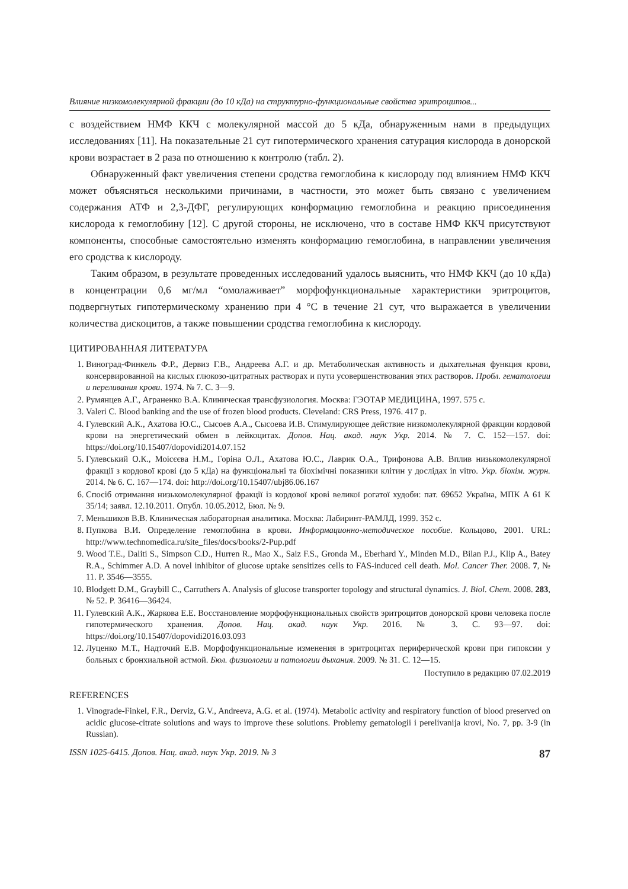Влияние низкомолекулярной фракции (до 10 кДа) на структурно-функциональные свойства эритроцитов...
с воздействием НМФ ККЧ с молекулярной массой до 5 кДа, обнаруженным нами в предыдущих исследованиях [11]. На показательные 21 сут гипотермического хранения сатурация кислорода в донорской крови возрастает в 2 раза по отношению к контролю (табл. 2).
Обнаруженный факт увеличения степени сродства гемоглобина к кислороду под влиянием НМФ ККЧ может объясняться несколькими причинами, в частности, это может быть связано с увеличением содержания АТФ и 2,3-ДФГ, регулирующих конформацию гемоглобина и реакцию присоединения кислорода к гемоглобину [12]. С другой стороны, не исключено, что в составе НМФ ККЧ присутствуют компоненты, способные самостоятельно изменять конформацию гемоглобина, в направлении увеличения его сродства к кислороду.
Таким образом, в результате проведенных исследований удалось выяснить, что НМФ ККЧ (до 10 кДа) в концентрации 0,6 мг/мл “омолаживает” морфофункциональные характеристики эритроцитов, подвергнутых гипотермическому хранению при 4 °С в течение 21 сут, что выражается в увеличении количества дискоцитов, а также повышении сродства гемоглобина к кислороду.
ЦИТИРОВАННАЯ ЛИТЕРАТУРА
1. Виноград-Финкель Ф.Р., Дервиз Г.В., Андреева А.Г. и др. Метаболическая активность и дыхательная функция крови, консервированной на кислых глюкозо-цитратных растворах и пути усовершенствования этих растворов. Пробл. гематологии и переливания крови. 1974. № 7. С. 3—9.
2. Румянцев А.Г., Аграненко В.А. Клиническая трансфузиология. Москва: ГЭОТАР МЕДИЦИНА, 1997. 575 с.
3. Valeri C. Blood banking and the use of frozen blood products. Cleveland: CRS Press, 1976. 417 p.
4. Гулевский А.К., Ахатова Ю.С., Сысоев А.А., Сысоева И.В. Стимулирующее действие низкомолекулярной фракции кордовой крови на энергетический обмен в лейкоцитах. Допов. Нац. акад. наук Укр. 2014. № 7. С. 152—157. doi: https://doi.org/10.15407/dopovidi2014.07.152
5. Гулевський О.К., Моісєєва Н.М., Горіна О.Л., Ахатова Ю.С., Лаврик О.А., Трифонова А.В. Вплив низькомолекулярної фракції з кордової крові (до 5 кДа) на функціональні та біохімічні показники клітин у дослідах in vitro. Укр. біохім. журн. 2014. № 6. С. 167—174. doi: http://doi.org/10.15407/ubj86.06.167
6. Спосіб отримання низькомолекулярної фракції із кордової крові великої рогатої худоби: пат. 69652 Україна, МПК А 61 К 35/14; заявл. 12.10.2011. Опубл. 10.05.2012, Бюл. № 9.
7. Меньшиков В.В. Клиническая лабораторная аналитика. Москва: Лабиринт-РАМЛД, 1999. 352 с.
8. Пупкова В.И. Определение гемоглобина в крови. Информационно-методическое пособие. Кольцово, 2001. URL: http://www.technomedica.ru/site_files/docs/books/2-Pup.pdf
9. Wood T.E., Daliti S., Simpson C.D., Hurren R., Mao X., Saiz F.S., Gronda M., Eberhard Y., Minden M.D., Bilan P.J., Klip A., Batey R.A., Schimmer A.D. A novel inhibitor of glucose uptake sensitizes cells to FAS-induced cell death. Mol. Cancer Ther. 2008. 7, № 11. P. 3546—3555.
10. Blodgett D.M., Graybill C., Carruthers A. Analysis of glucose transporter topology and structural dynamics. J. Biol. Chem. 2008. 283, № 52. P. 36416—36424.
11. Гулевский А.К., Жаркова Е.Е. Восстановление морфофункциональных свойств эритроцитов донорской крови человека после гипотермического хранения. Допов. Нац. акад. наук Укр. 2016. № 3. С. 93—97. doi: https://doi.org/10.15407/dopovidi2016.03.093
12. Луценко М.Т., Надточий Е.В. Морфофункциональные изменения в эритроцитах периферической крови при гипоксии у больных с бронхиальной астмой. Бюл. физиологии и патологии дыхания. 2009. № 31. С. 12—15.
Поступило в редакцию 07.02.2019
REFERENCES
1. Vinograde-Finkel, F.R., Derviz, G.V., Andreeva, A.G. et al. (1974). Metabolic activity and respiratory function of blood preserved on acidic glucose-citrate solutions and ways to improve these solutions. Problemy gematologii i perelivanija krovi, No. 7, pp. 3-9 (in Russian).
ISSN 1025-6415. Допов. Нац. акад. наук Укр. 2019. № 3 87